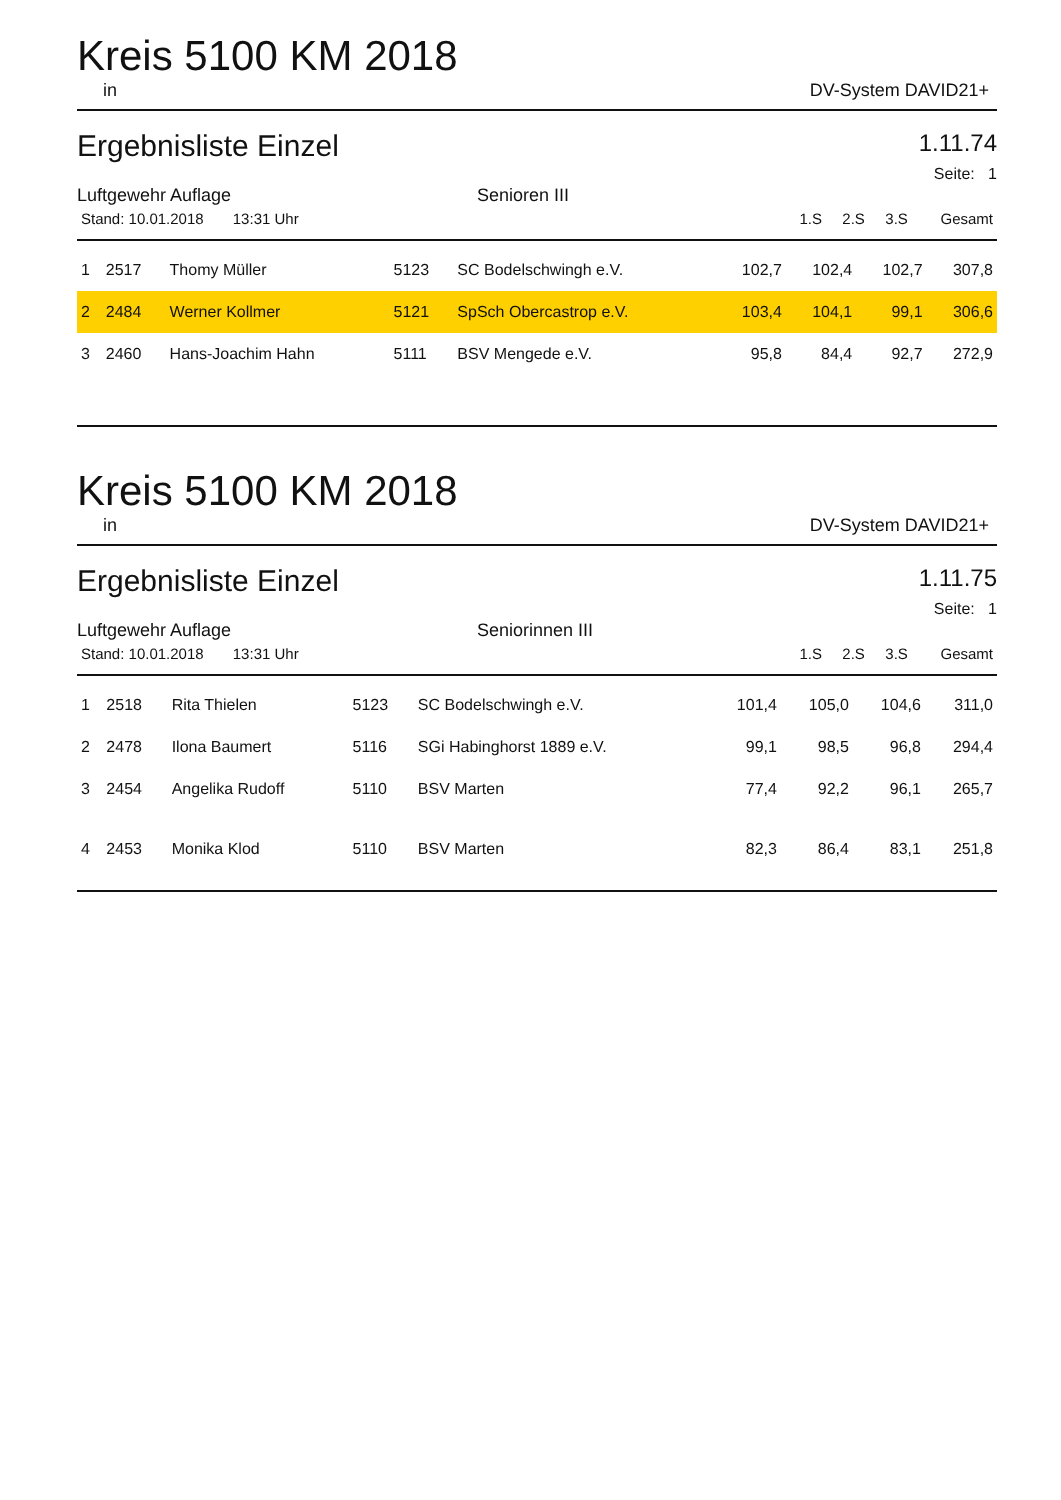Kreis 5100 KM 2018
in DV-System DAVID21+
Ergebnisliste Einzel
1.11.74
Seite: 1
Luftgewehr Auflage Senioren III
| Stand: 10.01.2018 13:31 Uhr | | 1.S | 2.S | 3.S | Gesamt |
| --- | --- | --- | --- | --- | --- |
| 1 | 2517 | Thomy Müller | 5123 | SC Bodelschwingh e.V. | 102,7 | 102,4 | 102,7 | 307,8 |
| 2 | 2484 | Werner Kollmer | 5121 | SpSch Obercastrop e.V. | 103,4 | 104,1 | 99,1 | 306,6 |
| 3 | 2460 | Hans-Joachim Hahn | 5111 | BSV Mengede e.V. | 95,8 | 84,4 | 92,7 | 272,9 |
Kreis 5100 KM 2018
in DV-System DAVID21+
Ergebnisliste Einzel
1.11.75
Seite: 1
Luftgewehr Auflage Seniorinnen III
| Stand: 10.01.2018 13:31 Uhr | | 1.S | 2.S | 3.S | Gesamt |
| --- | --- | --- | --- | --- | --- |
| 1 | 2518 | Rita Thielen | 5123 | SC Bodelschwingh e.V. | 101,4 | 105,0 | 104,6 | 311,0 |
| 2 | 2478 | Ilona Baumert | 5116 | SGi Habinghorst 1889 e.V. | 99,1 | 98,5 | 96,8 | 294,4 |
| 3 | 2454 | Angelika Rudoff | 5110 | BSV Marten | 77,4 | 92,2 | 96,1 | 265,7 |
| 4 | 2453 | Monika Klod | 5110 | BSV Marten | 82,3 | 86,4 | 83,1 | 251,8 |